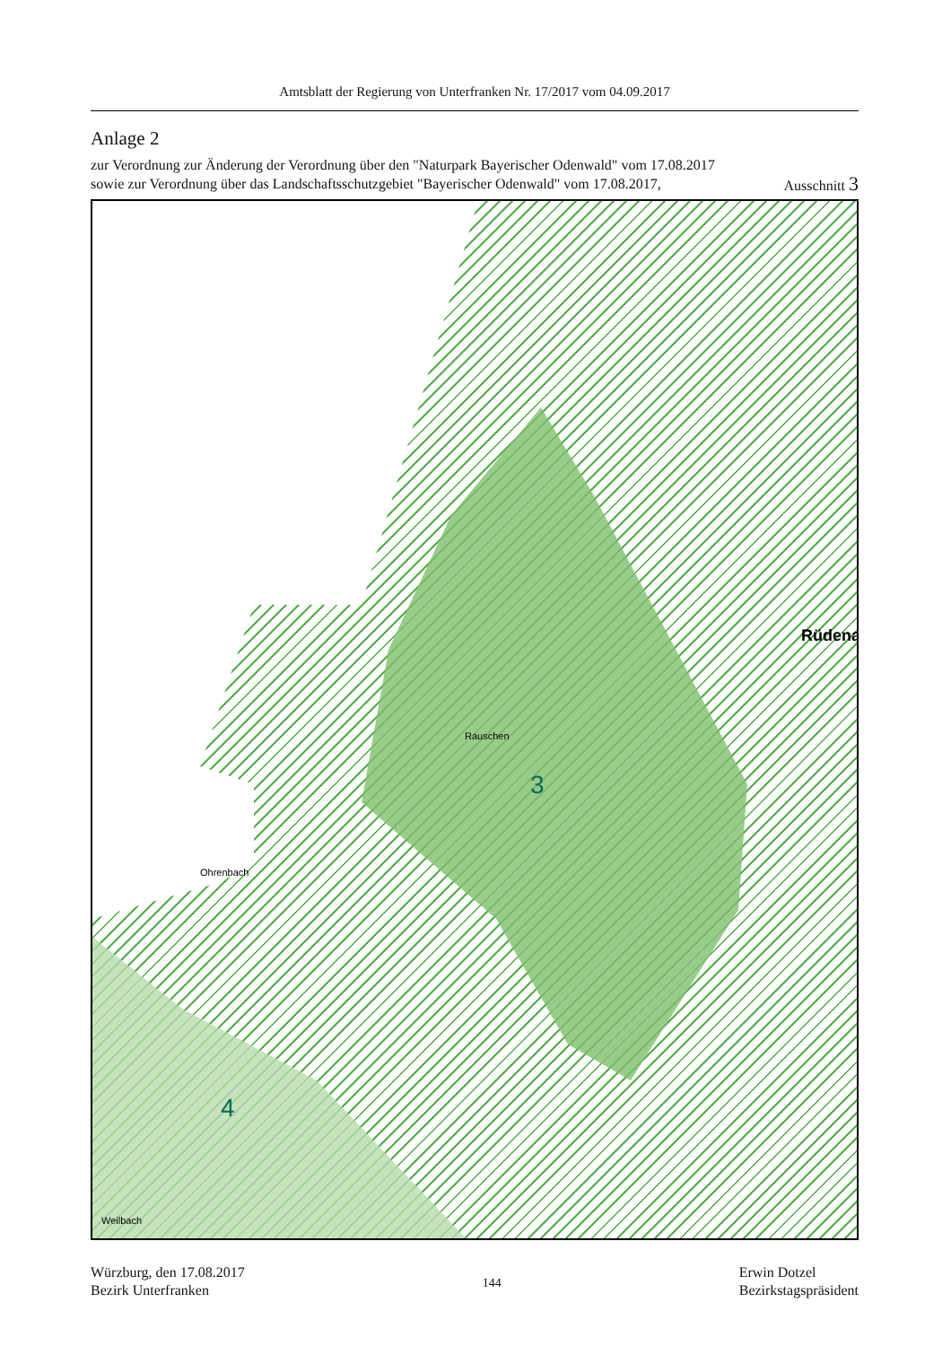Amtsblatt der Regierung von Unterfranken Nr. 17/2017 vom 04.09.2017
Anlage 2
zur Verordnung zur Änderung der Verordnung über den "Naturpark Bayerischer Odenwald" vom 17.08.2017
sowie zur Verordnung über das Landschaftsschutzgebiet "Bayerischer Odenwald" vom 17.08.2017, Ausschnitt 3
3
4
Rüdena
Rauschen
Ohrenbach
Weilbach
Würzburg, den 17.08.2017
Bezirk Unterfranken
144
Erwin Dotzel
Bezirkstagspräsident